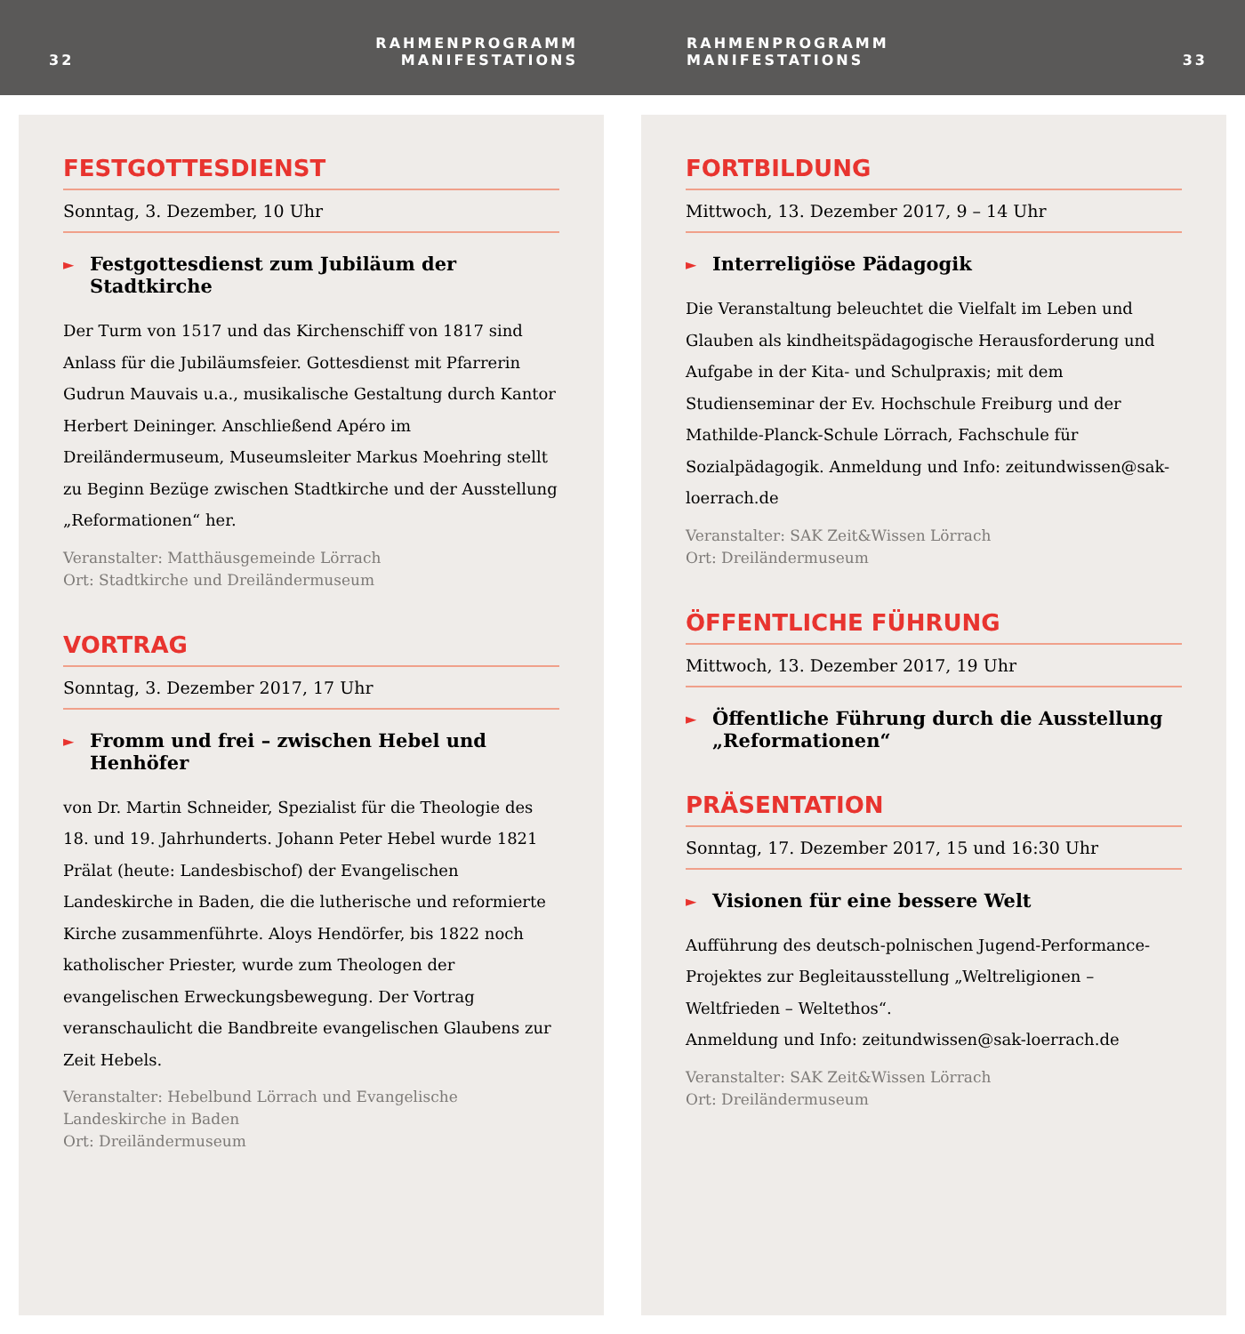32
RAHMENPROGRAMM
MANIFESTATIONS
RAHMENPROGRAMM
MANIFESTATIONS
33
FESTGOTTESDIENST
Sonntag, 3. Dezember, 10 Uhr
► Festgottesdienst zum Jubiläum der Stadtkirche
Der Turm von 1517 und das Kirchenschiff von 1817 sind Anlass für die Jubiläumsfeier. Gottesdienst mit Pfarrerin Gudrun Mauvais u.a., musikalische Gestaltung durch Kantor Herbert Deininger. Anschließend Apéro im Dreiländermuseum, Museumsleiter Markus Moehring stellt zu Beginn Bezüge zwischen Stadtkirche und der Ausstellung „Reformationen“ her.
Veranstalter: Matthäusgemeinde Lörrach
Ort: Stadtkirche und Dreiländermuseum
VORTRAG
Sonntag, 3. Dezember 2017, 17 Uhr
► Fromm und frei – zwischen Hebel und Henhöfer
von Dr. Martin Schneider, Spezialist für die Theologie des 18. und 19. Jahrhunderts. Johann Peter Hebel wurde 1821 Prälat (heute: Landesbischof) der Evangelischen Landeskirche in Baden, die die lutherische und reformierte Kirche zusammenführte. Aloys Hendörfer, bis 1822 noch katholischer Priester, wurde zum Theologen der evangelischen Erweckungsbewegung. Der Vortrag veranschaulicht die Bandbreite evangelischen Glaubens zur Zeit Hebels.
Veranstalter: Hebelbund Lörrach und Evangelische
Landeskirche in Baden
Ort: Dreiländermuseum
FORTBILDUNG
Mittwoch, 13. Dezember 2017, 9 – 14 Uhr
► Interreligiöse Pädagogik
Die Veranstaltung beleuchtet die Vielfalt im Leben und Glauben als kindheitspädagogische Herausforderung und Aufgabe in der Kita- und Schulpraxis; mit dem Studienseminar der Ev. Hochschule Freiburg und der Mathilde-Planck-Schule Lörrach, Fachschule für Sozialpädagogik. Anmeldung und Info: zeitundwissen@sak-loerrach.de
Veranstalter: SAK Zeit&Wissen Lörrach
Ort: Dreiländermuseum
ÖFFENTLICHE FÜHRUNG
Mittwoch, 13. Dezember 2017, 19 Uhr
► Öffentliche Führung durch die Ausstellung „Reformationen“
PRÄSENTATION
Sonntag, 17. Dezember 2017, 15 und 16:30 Uhr
► Visionen für eine bessere Welt
Aufführung des deutsch-polnischen Jugend-Performance-Projektes zur Begleitausstellung „Weltreligionen – Weltfrieden – Weltethos“.
Anmeldung und Info: zeitundwissen@sak-loerrach.de
Veranstalter: SAK Zeit&Wissen Lörrach
Ort: Dreiländermuseum